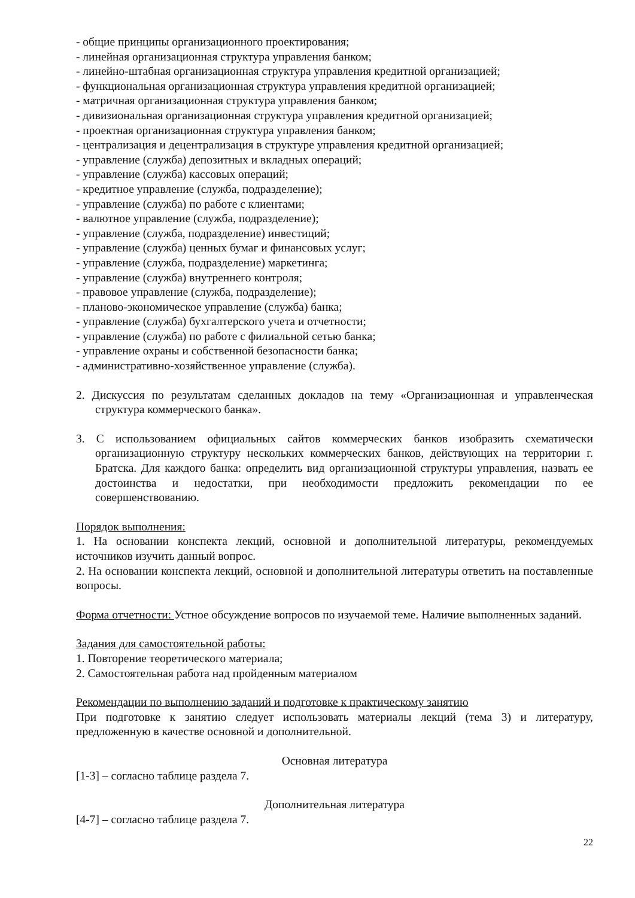- общие принципы организационного проектирования;
- линейная организационная структура управления банком;
- линейно-штабная организационная структура управления кредитной организацией;
- функциональная организационная структура управления кредитной организацией;
- матричная организационная структура управления банком;
- дивизиональная организационная структура управления кредитной организацией;
- проектная организационная структура управления банком;
- централизация и децентрализация в структуре управления кредитной организацией;
- управление (служба) депозитных и вкладных операций;
- управление (служба) кассовых операций;
- кредитное управление (служба, подразделение);
- управление (служба) по работе с клиентами;
- валютное управление (служба, подразделение);
- управление (служба, подразделение) инвестиций;
- управление (служба) ценных бумаг и финансовых услуг;
- управление (служба, подразделение) маркетинга;
- управление (служба) внутреннего контроля;
- правовое управление (служба, подразделение);
- планово-экономическое управление (служба) банка;
- управление (служба) бухгалтерского учета и отчетности;
- управление (служба) по работе с филиальной сетью банка;
- управление охраны и собственной безопасности банка;
- административно-хозяйственное управление (служба).
2. Дискуссия по результатам сделанных докладов на тему «Организационная и управленческая структура коммерческого банка».
3. С использованием официальных сайтов коммерческих банков изобразить схематически организационную структуру нескольких коммерческих банков, действующих на территории г. Братска. Для каждого банка: определить вид организационной структуры управления, назвать ее достоинства и недостатки, при необходимости предложить рекомендации по ее совершенствованию.
Порядок выполнения:
1. На основании конспекта лекций, основной и дополнительной литературы, рекомендуемых источников изучить данный вопрос.
2. На основании конспекта лекций, основной и дополнительной литературы ответить на поставленные вопросы.
Форма отчетности: Устное обсуждение вопросов по изучаемой теме. Наличие выполненных заданий.
Задания для самостоятельной работы:
1. Повторение теоретического материала;
2. Самостоятельная работа над пройденным материалом
Рекомендации по выполнению заданий и подготовке к практическому занятию
При подготовке к занятию следует использовать материалы лекций (тема 3) и литературу, предложенную в качестве основной и дополнительной.
Основная литература
[1-3] – согласно таблице раздела 7.
Дополнительная литература
[4-7] – согласно таблице раздела 7.
22